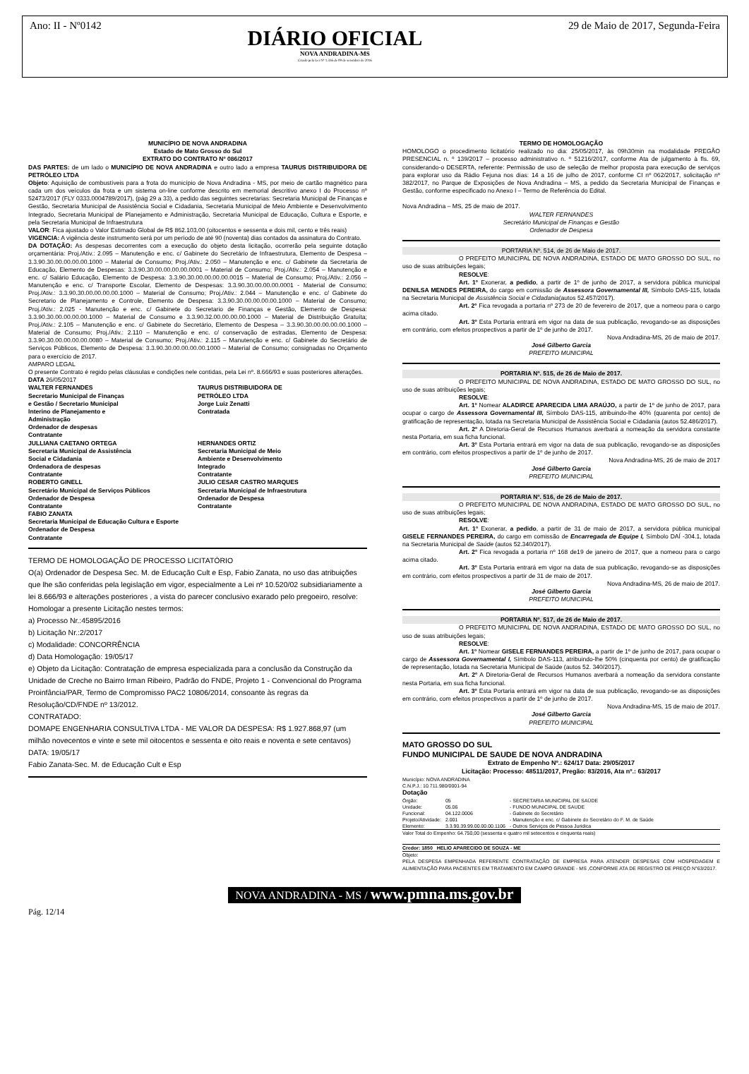Ano: II - Nº0142
DIÁRIO OFICIAL
NOVA ANDRADINA-MS
Criado pela Lei Nº 1.336 de 09 de setembro de 2016
29 de Maio de 2017, Segunda-Feira
MUNICÍPIO DE NOVA ANDRADINA
Estado de Mato Grosso do Sul
EXTRATO DO CONTRATO Nº 086/2017
DAS PARTES: de um lado o MUNICÍPIO DE NOVA ANDRADINA e outro lado a empresa TAURUS DISTRIBUIDORA DE PETRÓLEO LTDA
Objeto: Aquisição de combustíveis para a frota do município de Nova Andradina - MS, por meio de cartão magnético para cada um dos veículos da frota e um sistema on-line conforme descrito em memorial descritivo anexo I do Processo nº 52473/2017 (FLY 0333.0004789/2017), (pág 29 a 33), a pedido das seguintes secretarias: Secretaria Municipal de Finanças e Gestão, Secretaria Municipal de Assistência Social e Cidadania, Secretaria Municipal de Meio Ambiente e Desenvolvimento Integrado, Secretaria Municipal de Planejamento e Administração, Secretaria Municipal de Educação, Cultura e Esporte, e pela Secretaria Municipal de Infraestrutura
VALOR: Fica ajustado o Valor Estimado Global de R$ 862.103,00 (oitocentos e sessenta e dois mil, cento e três reais)
VIGENCIA: A vigência deste instrumento será por um período de até 90 (noventa) dias contados da assinatura do Contrato.
DA DOTAÇÃO: As despesas decorrentes com a execução do objeto desta licitação, ocorrerão pela seguinte dotação orçamentária: Proj./Ativ.: 2.095 – Manutenção e enc. c/ Gabinete do Secretário de Infraestrutura, Elemento de Despesa – 3.3.90.30.00.00.00.00.1000 – Material de Consumo; Proj./Ativ.: 2.050 – Manutenção e enc. c/ Gabinete da Secretaria de Educação, Elemento de Despesas: 3.3.90.30.00.00.00.00.0001 – Material de Consumo; Proj./Ativ.: 2.054 – Manutenção e enc. c/ Salário Educação, Elemento de Despesa: 3.3.90.30.00.00.00.00.0015 – Material de Consumo; Proj./Ativ.: 2.056 – Manutenção e enc. c/ Transporte Escolar, Elemento de Despesas: 3.3.90.30.00.00.00.0001 - Material de Consumo; Proj./Ativ.: 3.3.90.30.00.00.00.00.1000 – Material de Consumo; Proj./Ativ.: 2.044 – Manutenção e enc. c/ Gabinete do Secretario de Planejamento e Controle, Elemento de Despesa: 3.3.90.30.00.00.00.00.1000 – Material de Consumo; Proj./Ativ.: 2.025 - Manutenção e enc. c/ Gabinete do Secretario de Finanças e Gestão, Elemento de Despesa: 3.3.90.30.00.00.00.00.1000 – Material de Consumo e 3.3.90.32.00.00.00.00.1000 – Material de Distribuição Gratuíta; Proj./Ativ.: 2.105 – Manutenção e enc. c/ Gabinete do Secretário, Elemento de Despesa – 3.3.90.30.00.00.00.00.1000 – Material de Consumo; Proj./Ativ.: 2.110 – Manutenção e enc. c/ conservação de estradas, Elemento de Despesa: 3.3.90.30.00.00.00.00.0080 – Material de Consumo; Proj./Ativ.: 2.115 – Manutenção e enc. c/ Gabinete do Secretário de Serviços Públicos, Elemento de Despesa: 3.3.90.30.00.00.00.00.1000 – Material de Consumo; consignadas no Orçamento para o exercício de 2017.
AMPARO LEGAL
O presente Contrato é regido pelas cláusulas e condições nele contidas, pela Lei nº. 8.666/93 e suas posteriores alterações.
DATA 26/05/2017
WALTER FERNANDES
Secretario Municipal de Finanças
e Gestão / Secretario Municipal
Interino de Planejamento e
Administração
Ordenador de despesas
Contratante
TAURUS DISTRIBUIDORA DE
PETRÓLEO LTDA
Jorge Luiz Zenatti
Contratada
JULLIANA CAETANO ORTEGA
Secretaria Municipal de Assistência
Social e Cidadania
Ordenadora de despesas
Contratante
HERNANDES ORTIZ
Secretaria Municipal de Meio
Ambiente e Desenvolvimento
Integrado
Contratante
ROBERTO GINELL
Secretário Municipal de Serviços Públicos
Ordenador de Despesa
Contratante
JULIO CESAR CASTRO MARQUES
Secretaria Municipal de Infraestrutura
Ordenador de Despesa
Contratante
FABIO ZANATA
Secretaria Municipal de Educação Cultura e Esporte
Ordenador de Despesa
Contratante
TERMO DE HOMOLOGAÇÃO DE PROCESSO LICITATÓRIO
O(a) Ordenador de Despesa Sec. M. de Educação Cult e Esp, Fabio Zanata, no uso das atribuições que lhe são conferidas pela legislação em vigor, especialmente a Lei nº 10.520/02 subsidiariamente a lei 8.666/93 e alterações posteriores , a vista do parecer conclusivo exarado pelo pregoeiro, resolve:
Homologar a presente Licitação nestes termos:
a) Processo Nr.:45895/2016
b) Licitação Nr.:2/2017
c) Modalidade: CONCORRÊNCIA
d) Data Homologação: 19/05/17
e) Objeto da Licitação: Contratação de empresa especializada para a conclusão da Construção da Unidade de Creche no Bairro Irman Ribeiro, Padrão do FNDE, Projeto 1 - Convencional do Programa Proinfância/PAR, Termo de Compromisso PAC2 10806/2014, consoante às regras da Resolução/CD/FNDE nº 13/2012.
CONTRATADO:
DOMAPE ENGENHARIA CONSULTIVA LTDA - ME VALOR DA DESPESA: R$ 1.927.868,97 (um milhão novecentos e vinte e sete mil oitocentos e sessenta e oito reais e noventa e sete centavos)
DATA: 19/05/17
Fabio Zanata-Sec. M. de Educação Cult e Esp
TERMO DE HOMOLOGAÇÃO
HOMOLOGO o procedimento licitatório realizado no dia: 25/05/2017, às 09h30min na modalidade PREGÃO PRESENCIAL n. º 139/2017 – processo administrativo n. º 51216/2017, conforme Ata de julgamento à fls. 69, considerando-o DESERTA, referente: Permissão de uso de seleção de melhor proposta para execução de serviços para explorar uso da Rádio Fejuna nos dias: 14 a 16 de julho de 2017, conforme CI nº 062/2017, solicitação nº 382/2017, no Parque de Exposições de Nova Andradina – MS, a pedido da Secretaria Municipal de Finanças e Gestão, conforme especificado no Anexo I – Termo de Referência do Edital.
Nova Andradina – MS, 25 de maio de 2017.
WALTER FERNANDES
Secretário Municipal de Finanças e Gestão
Ordenador de Despesa
PORTARIA Nº. 514, de 26 de Maio de 2017.
O PREFEITO MUNICIPAL DE NOVA ANDRADINA, ESTADO DE MATO GROSSO DO SUL, no uso de suas atribuições legais;
RESOLVE:
Art. 1º Exonerar, a pedido, a partir de 1º de junho de 2017, a servidora pública municipal DENILSA MENDES PEREIRA, do cargo em comissão de Assessora Governamental III, Símbolo DAS-115, lotada na Secretaria Municipal de Assistência Social e Cidadania(autos 52.457/2017).
Art. 2º Fica revogada a portaria nº 273 de 20 de fevereiro de 2017, que a nomeou para o cargo acima citado.
Art. 3º Esta Portaria entrará em vigor na data de sua publicação, revogando-se as disposições em contrário, com efeitos prospectivos a partir de 1º de junho de 2017.
Nova Andradina-MS, 26 de maio de 2017.
José Gilberto Garcia
PREFEITO MUNICIPAL
PORTARIA Nº. 515, de 26 de Maio de 2017.
O PREFEITO MUNICIPAL DE NOVA ANDRADINA, ESTADO DE MATO GROSSO DO SUL, no uso de suas atribuições legais;
RESOLVE:
Art. 1º Nomear ALADIRCE APARECIDA LIMA ARAÚJO, a partir de 1º de junho de 2017, para ocupar o cargo de Assessora Governamental III, Símbolo DAS-115, atribuindo-lhe 40% (quarenta por cento) de gratificação de representação, lotada na Secretaria Municipal de Assistência Social e Cidadania (autos 52.486/2017).
Art. 2º A Diretoria-Geral de Recursos Humanos averbará a nomeação da servidora constante nesta Portaria, em sua ficha funcional.
Art. 3º Esta Portaria entrará em vigor na data de sua publicação, revogando-se as disposições em contrário, com efeitos prospectivos a partir de 1º de junho de 2017.
Nova Andradina-MS, 26 de maio de 2017
José Gilberto Garcia
PREFEITO MUNICIPAL
PORTARIA Nº. 516, de 26 de Maio de 2017.
O PREFEITO MUNICIPAL DE NOVA ANDRADINA, ESTADO DE MATO GROSSO DO SUL, no uso de suas atribuições legais;
RESOLVE:
Art. 1º Exonerar, a pedido, a partir de 31 de maio de 2017, a servidora pública municipal GISELE FERNANDES PEREIRA, do cargo em comissão de Encarregada de Equipe I, Símbolo DAÍ -304.1, lotada na Secretaria Municipal de Saúde (autos 52.340/2017).
Art. 2º Fica revogada a portaria nº 168 de19 de janeiro de 2017, que a nomeou para o cargo acima citado.
Art. 3º Esta Portaria entrará em vigor na data de sua publicação, revogando-se as disposições em contrário, com efeitos prospectivos a partir de 31 de maio de 2017.
Nova Andradina-MS, 26 de maio de 2017.
José Gilberto Garcia
PREFEITO MUNICIPAL
PORTARIA Nº. 517, de 26 de Maio de 2017.
O PREFEITO MUNICIPAL DE NOVA ANDRADINA, ESTADO DE MATO GROSSO DO SUL, no uso de suas atribuições legais;
RESOLVE:
Art. 1º Nomear GISELE FERNANDES PEREIRA, a partir de 1º de junho de 2017, para ocupar o cargo de Assessora Governamental I, Símbolo DAS-113, atribuindo-lhe 50% (cinquenta por cento) de gratificação de representação, lotada na Secretaria Municipal de Saúde (autos 52. 340/2017).
Art. 2º A Diretoria-Geral de Recursos Humanos averbará a nomeação da servidora constante nesta Portaria, em sua ficha funcional.
Art. 3º Esta Portaria entrará em vigor na data de sua publicação, revogando-se as disposições em contrário, com efeitos prospectivos a partir de 1º de junho de 2017.
Nova Andradina-MS, 15 de maio de 2017.
José Gilberto Garcia
PREFEITO MUNICIPAL
MATO GROSSO DO SUL
FUNDO MUNICIPAL DE SAUDE DE NOVA ANDRADINA
Extrato de Empenho Nº.: 624/17 Data: 29/05/2017
Licitação: Processo: 48511/2017, Pregão: 83/2016, Ata nº.: 63/2017
Município: NOVA ANDRADINA
C.N.P.J.: 10.711.980/0001-94
Dotação
| Órgão: | 05 | - SECRETARIA MUNICIPAL DE SAÚDE |
| Unidade: | 05.06 | - FUNDO MUNICIPAL DE SAUDE |
| Funcional: | 04.122.0006 | - Gabinete do Secretário |
| Projeto/Atividade: | 2.001 | - Manutenção e enc. c/ Gabinete do Secretário do F. M. de Saúde |
| Elemento: | 3.3.90.39.99.00.00.00.1106 | - Outros Serviços de Pessoa Juridica |
Valor Total do Empenho: 64.750,00 (sessenta e quatro mil setecentos e cinquenta reais)
Credor: 1850 HELIO APARECIDO DE SOUZA - ME
Objeto:
PELA DESPESA EMPENHADA REFERENTE CONTRATAÇÃO DE EMPRESA PARA ATENDER DESPESAS COM HOSPEDAGEM E ALIMENTAÇÃO PARA PACIENTES EM TRATAMENTO EM CAMPO GRANDE - MS ,CONFORME ATA DE REGISTRO DE PREÇO N°63/2017.
NOVA ANDRADINA - MS / www.pmna.ms.gov.br
Pág. 12/14